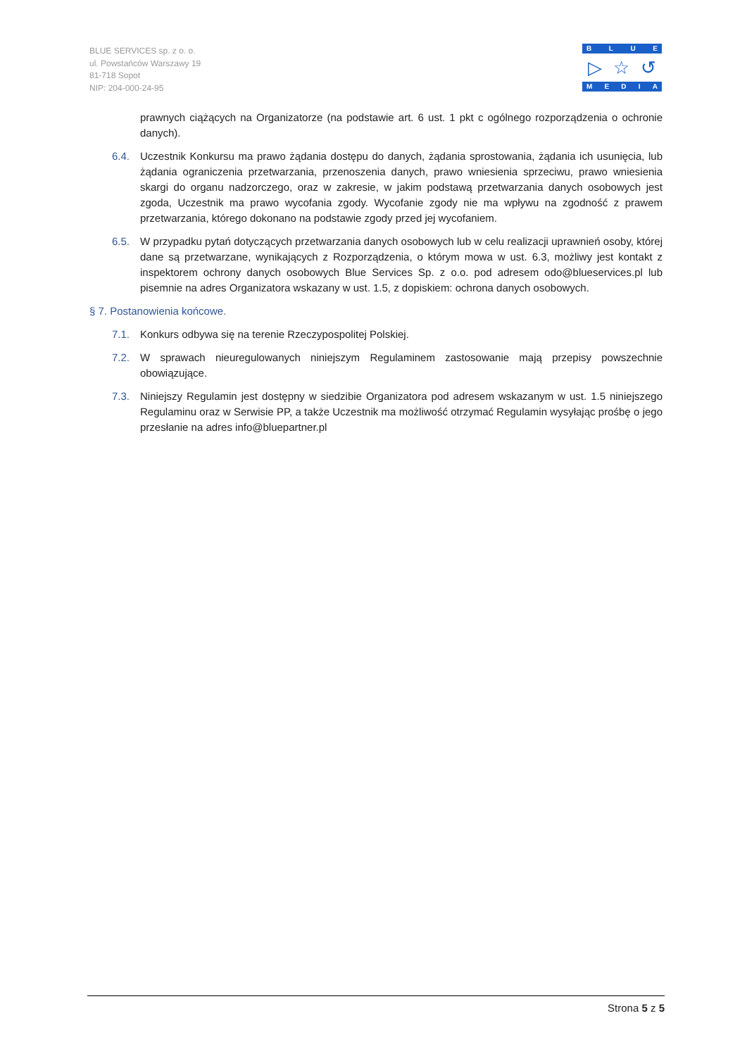BLUE SERVICES sp. z o. o.
ul. Powstańców Warszawy 19
81-718 Sopot
NIP: 204-000-24-95
BLUE
▷ ☆ ↺
MEDIA
prawnych ciążących na Organizatorze (na podstawie art. 6 ust. 1 pkt c ogólnego rozporządzenia o ochronie danych).
6.4. Uczestnik Konkursu ma prawo żądania dostępu do danych, żądania sprostowania, żądania ich usunięcia, lub żądania ograniczenia przetwarzania, przenoszenia danych, prawo wniesienia sprzeciwu, prawo wniesienia skargi do organu nadzorczego, oraz w zakresie, w jakim podstawą przetwarzania danych osobowych jest zgoda, Uczestnik ma prawo wycofania zgody. Wycofanie zgody nie ma wpływu na zgodność z prawem przetwarzania, którego dokonano na podstawie zgody przed jej wycofaniem.
6.5. W przypadku pytań dotyczących przetwarzania danych osobowych lub w celu realizacji uprawnień osoby, której dane są przetwarzane, wynikających z Rozporządzenia, o którym mowa w ust. 6.3, możliwy jest kontakt z inspektorem ochrony danych osobowych Blue Services Sp. z o.o. pod adresem odo@blueservices.pl lub pisemnie na adres Organizatora wskazany w ust. 1.5, z dopiskiem: ochrona danych osobowych.
§ 7. Postanowienia końcowe.
7.1. Konkurs odbywa się na terenie Rzeczypospolitej Polskiej.
7.2. W sprawach nieuregulowanych niniejszym Regulaminem zastosowanie mają przepisy powszechnie obowiązujące.
7.3. Niniejszy Regulamin jest dostępny w siedzibie Organizatora pod adresem wskazanym w ust. 1.5 niniejszego Regulaminu oraz w Serwisie PP, a także Uczestnik ma możliwość otrzymać Regulamin wysyłając prośbę o jego przesłanie na adres info@bluepartner.pl
Strona 5 z 5